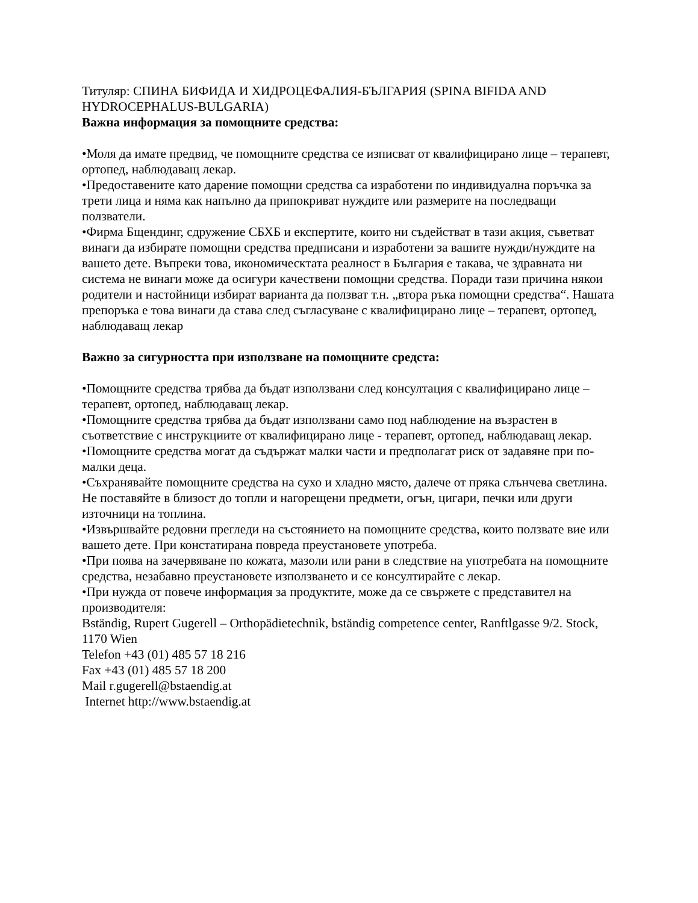Титуляр: СПИНА БИФИДА И ХИДРОЦЕФАЛИЯ-БЪЛГАРИЯ (SPINA BIFIDA AND HYDROCEPHALUS-BULGARIA)
Важна информация за помощните средства:
•Моля да имате предвид, че помощните средства се изписват от квалифицирано лице – терапевт, ортопед, наблюдаващ лекар.
•Предоставените като дарение помощни средства са изработени по индивидуална поръчка за трети лица и няма как напълно да припокриват нуждите или размерите на последващи ползватели.
•Фирма Бщендинг, сдружение СБХБ и експертите, които ни съдействат в тази акция, съветват винаги да избирате помощни средства предписани и изработени за вашите нужди/нуждите на вашето дете. Въпреки това, икономическтата реалност в България е такава, че здравната ни система не винаги може да осигури качествени помощни средства. Поради тази причина някои родители и настойници избират варианта да ползват т.н. „втора ръка помощни средства“. Нашата препоръка е това винаги да става след съгласуване с квалифицирано лице – терапевт, ортопед, наблюдаващ лекар
Важно за сигурността при използване на помощните средста:
•Помощните средства трябва да бъдат използвани след консултация с квалифицирано лице – терапевт, ортопед, наблюдаващ лекар.
•Помощните средства трябва да бъдат използвани само под наблюдение на възрастен в съответствие с инструкциите от квалифицирано лице - терапевт, ортопед, наблюдаващ лекар.
•Помощните средства могат да съдържат малки части и предполагат риск от задавяне при по-малки деца.
•Съхранявайте помощните средства на сухо и хладно място, далече от пряка слънчева светлина. Не поставяйте в близост до топли и нагорещени предмети, огън, цигари, печки или други източници на топлина.
•Извършвайте редовни прегледи на състоянието на помощните средства, които ползвате вие или вашето дете. При констатирана повреда преустановете употреба.
•При поява на зачервяване по кожата, мазоли или рани в следствие на употребата на помощните средства, незабавно преустановете използването и се консултирайте с лекар.
•При нужда от повече информация за продуктите, може да се свържете с представител на производителя:
Bständig, Rupert Gugerell – Orthopädietechnik, bständig competence center, Ranftlgasse 9/2. Stock, 1170 Wien
Telefon +43 (01) 485 57 18 216
Fax +43 (01) 485 57 18 200
Mail r.gugerell@bstaendig.at
Internet http://www.bstaendig.at